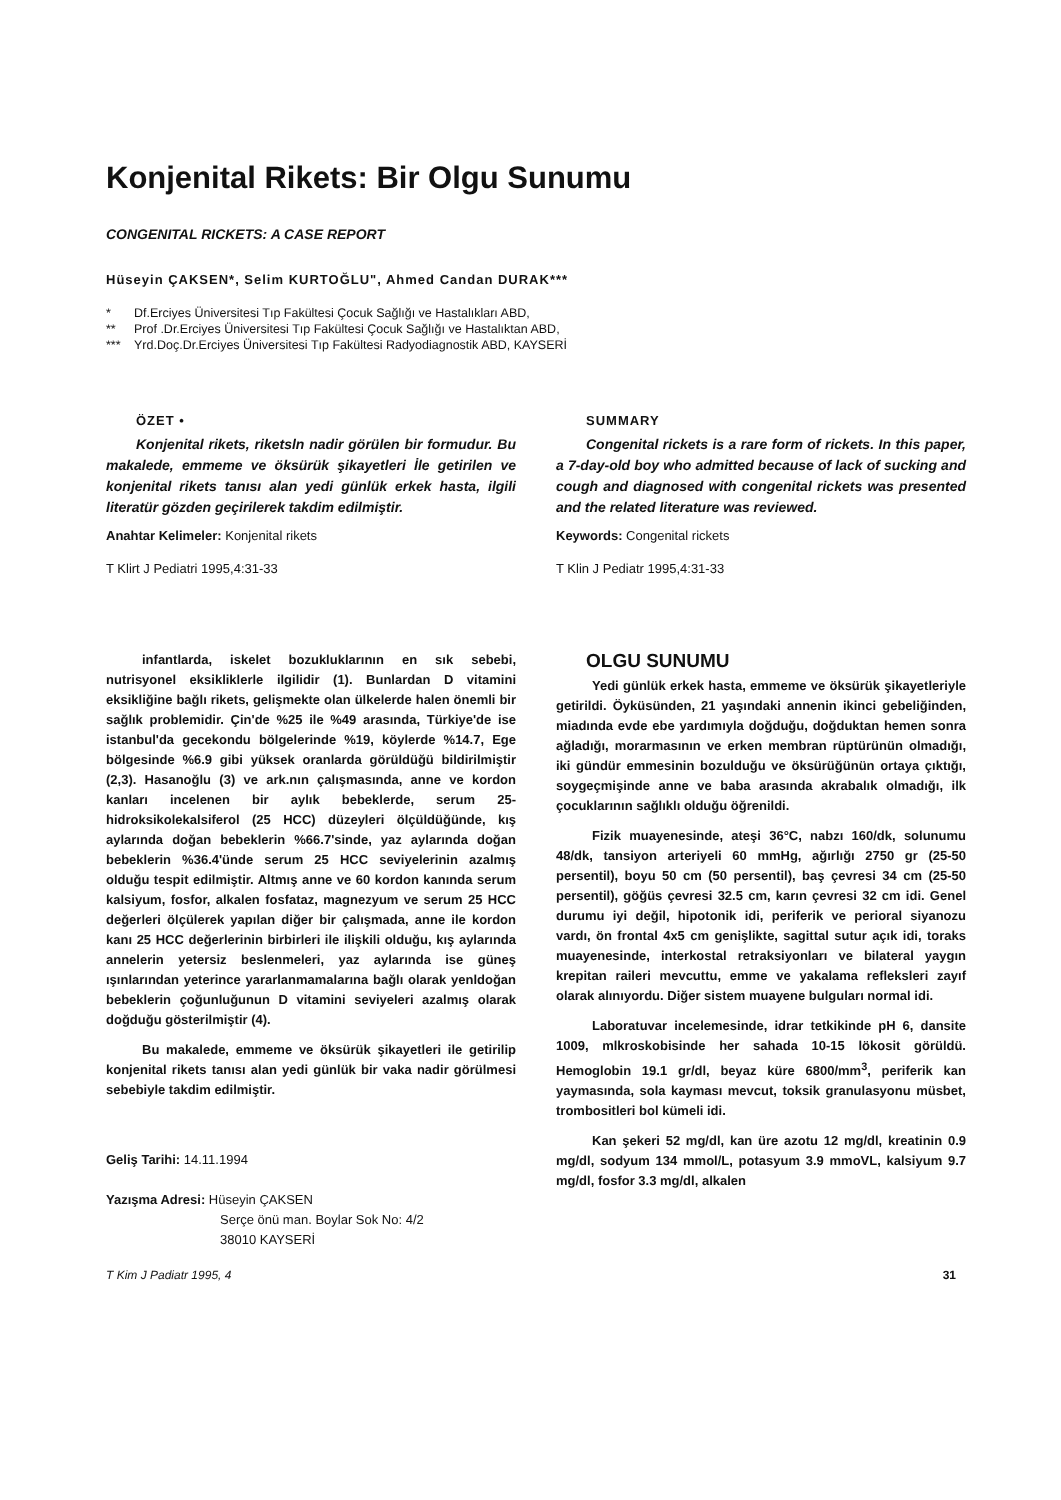Konjenital Rikets: Bir Olgu Sunumu
CONGENITAL RICKETS: A CASE REPORT
Hüseyin ÇAKSEN*, Selim KURTOĞLU", Ahmed Candan DURAK***
* Df.Erciyes Üniversitesi Tıp Fakültesi Çocuk Sağlığı ve Hastalıkları ABD,
** Prof .Dr.Erciyes Üniversitesi Tıp Fakültesi Çocuk Sağlığı ve Hastalıktan ABD,
*** Yrd.Doç.Dr.Erciyes Üniversitesi Tıp Fakültesi Radyodiagnostik ABD, KAYSERİ
ÖZET •
Konjenital rikets, riketsln nadir görülen bir formudur. Bu makalede, emmeme ve öksürük şikayetleri İle getirilen ve konjenital rikets tanısı alan yedi günlük erkek hasta, ilgili literatür gözden geçirilerek takdim edilmiştir.
Anahtar Kelimeler: Konjenital rikets
T Klirt J Pediatri 1995,4:31-33
SUMMARY
Congenital rickets is a rare form of rickets. In this paper, a 7-day-old boy who admitted because of lack of sucking and cough and diagnosed with congenital rickets was presented and the related literature was reviewed.
Keywords: Congenital rickets
T Klin J Pediatr 1995,4:31-33
infantlarda, iskelet bozukluklarının en sık sebebi, nutrisyonel eksikliklerle ilgilidir (1). Bunlardan D vitamini eksikliğine bağlı rikets, gelişmekte olan ülkelerde halen önemli bir sağlık problemidir. Çin'de %25 ile %49 arasında, Türkiye'de ise istanbul'da gecekondu bölgelerinde %19, köylerde %14.7, Ege bölgesinde %6.9 gibi yüksek oranlarda görüldüğü bildirilmiştir (2,3). Hasanoğlu (3) ve ark.nın çalışmasında, anne ve kordon kanları incelenen bir aylık bebeklerde, serum 25-hidroksikolekalsiferol (25 HCC) düzeyleri ölçüldüğünde, kış aylarında doğan bebeklerin %66.7'sinde, yaz aylarında doğan bebeklerin %36.4'ünde serum 25 HCC seviyelerinin azalmış olduğu tespit edilmiştir. Altmış anne ve 60 kordon kanında serum kalsiyum, fosfor, alkalen fosfataz, magnezyum ve serum 25 HCC değerleri ölçülerek yapılan diğer bir çalışmada, anne ile kordon kanı 25 HCC değerlerinin birbirleri ile ilişkili olduğu, kış aylarında annelerin yetersiz beslenmeleri, yaz aylarında ise güneş ışınlarından yeterince yararlanmamalarına bağlı olarak yenldoğan bebeklerin çoğunluğunun D vitamini seviyeleri azalmış olarak doğduğu gösterilmiştir (4).
Bu makalede, emmeme ve öksürük şikayetleri ile getirilip konjenital rikets tanısı alan yedi günlük bir vaka nadir görülmesi sebebiyle takdim edilmiştir.
Geliş Tarihi: 14.11.1994
Yazışma Adresi: Hüseyin ÇAKSEN
Serçe önü man. Boylar Sok No: 4/2
38010 KAYSERİ
OLGU SUNUMU
Yedi günlük erkek hasta, emmeme ve öksürük şikayetleriyle getirildi. Öyküsünden, 21 yaşındaki annenin ikinci gebeliğinden, miadında evde ebe yardımıyla doğduğu, doğduktan hemen sonra ağladığı, morarmasının ve erken membran rüptürünün olmadığı, iki gündür emmesinin bozulduğu ve öksürüğünün ortaya çıktığı, soygeçmişinde anne ve baba arasında akrabalık olmadığı, ilk çocuklarının sağlıklı olduğu öğrenildi.
Fizik muayenesinde, ateşi 36°C, nabzı 160/dk, solunumu 48/dk, tansiyon arteriyeli 60 mmHg, ağırlığı 2750 gr (25-50 persentil), boyu 50 cm (50 persentil), baş çevresi 34 cm (25-50 persentil), göğüs çevresi 32.5 cm, karın çevresi 32 cm idi. Genel durumu iyi değil, hipotonik idi, periferik ve perioral siyanozu vardı, ön frontal 4x5 cm genişlikte, sagittal sutur açık idi, toraks muayenesinde, interkostal retraksiyonları ve bilateral yaygın krepitan raileri mevcuttu, emme ve yakalama refleksleri zayıf olarak alınıyordu. Diğer sistem muayene bulguları normal idi.
Laboratuvar incelemesinde, idrar tetkikinde pH 6, dansite 1009, mlkroskobisinde her sahada 10-15 lökosit görüldü. Hemoglobin 19.1 gr/dl, beyaz küre 6800/mm<sup>3</sup>, periferik kan yaymasında, sola kayması mevcut, toksik granulasyonu müsbet, trombositleri bol kümeli idi.
Kan şekeri 52 mg/dl, kan üre azotu 12 mg/dl, kreatinin 0.9 mg/dl, sodyum 134 mmol/L, potasyum 3.9 mmoVL, kalsiyum 9.7 mg/dl, fosfor 3.3 mg/dl, alkalen
T Kim J Padiatr 1995, 4 31